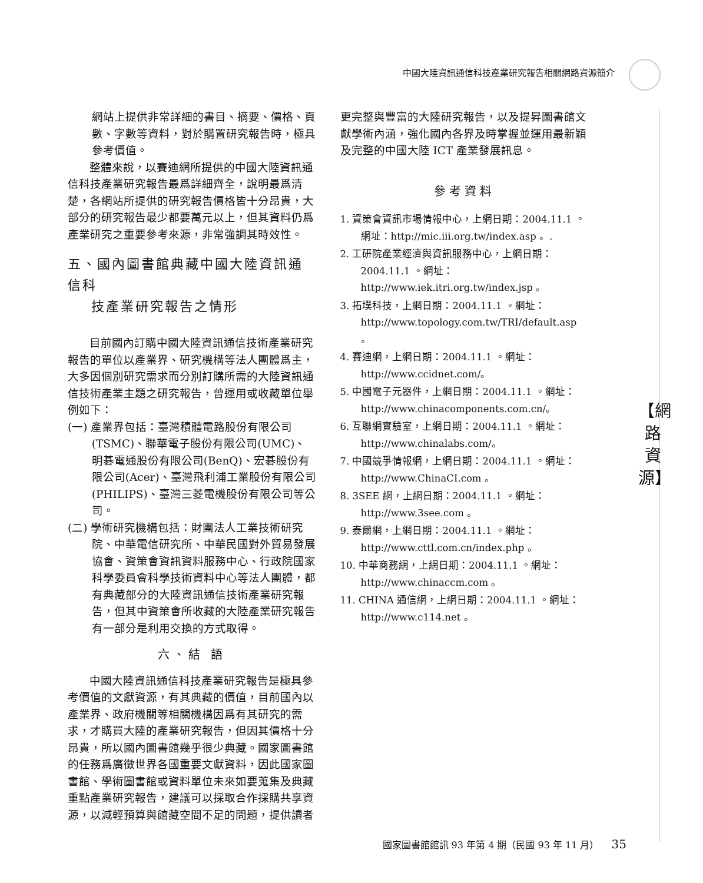中國大陸資訊通信科技產業研究報告相關網路資源簡介
【網
路
資
源】
網站上提供非常詳細的書目、摘要、價格、頁數、字數等資料，對於購置研究報告時，極具參考價值。
整體來說，以賽迪網所提供的中國大陸資訊通信科技產業研究報告最爲詳細齊全，說明最爲清楚，各網站所提供的研究報告價格皆十分昂貴，大部分的研究報告最少都要萬元以上，但其資料仍爲產業研究之重要參考來源，非常強調其時效性。
五、國內圖書館典藏中國大陸資訊通信科
技產業研究報告之情形
目前國內訂購中國大陸資訊通信技術產業研究報告的單位以產業界、研究機構等法人團體爲主，大多因個別研究需求而分別訂購所需的大陸資訊通信技術產業主題之研究報告，曾運用或收藏單位舉例如下：
(一) 產業界包括：臺灣積體電路股份有限公司(TSMC)、聯華電子股份有限公司(UMC)、明碁電通股份有限公司(BenQ)、宏碁股份有限公司(Acer)、臺灣飛利浦工業股份有限公司(PHILIPS)、臺灣三菱電機股份有限公司等公司。
(二) 學術研究機構包括：財團法人工業技術研究院、中華電信研究所、中華民國對外貿易發展協會、資策會資訊資料服務中心、行政院國家科學委員會科學技術資料中心等法人團體，都有典藏部分的大陸資訊通信技術產業研究報告，但其中資策會所收藏的大陸產業研究報告有一部分是利用交換的方式取得。
六、結 語
中國大陸資訊通信科技產業研究報告是極具參考價值的文獻資源，有其典藏的價值，目前國內以產業界、政府機關等相關機構因爲有其研究的需求，才購買大陸的產業研究報告，但因其價格十分昂貴，所以國內圖書館幾乎很少典藏。國家圖書館的任務爲廣徵世界各國重要文獻資料，因此國家圖書館、學術圖書館或資料單位未來如要蒐集及典藏重點產業研究報告，建議可以採取合作採購共享資源，以減輕預算與館藏空間不足的問題，提供讀者
更完整與豐富的大陸研究報告，以及提昇圖書館文獻學術內涵，強化國內各界及時掌握並運用最新穎及完整的中國大陸 ICT 產業發展訊息。
參考資料
1. 資策會資訊市場情報中心，上網日期：2004.11.1 。網址：http://mic.iii.org.tw/index.asp 。.
2. 工研院產業經濟與資訊服務中心，上網日期：2004.11.1 。網址：http://www.iek.itri.org.tw/index.jsp 。
3. 拓墣科技，上網日期：2004.11.1 。網址：http://www.topology.com.tw/TRI/default.asp 。
4. 賽迪網，上網日期：2004.11.1 。網址：http://www.ccidnet.com/。
5. 中國電子元器件，上網日期：2004.11.1 。網址：http://www.chinacomponents.com.cn/。
6. 互聯網實驗室，上網日期：2004.11.1 。網址：http://www.chinalabs.com/。
7. 中國競爭情報網，上網日期：2004.11.1 。網址：http://www.ChinaCI.com 。
8. 3SEE 網，上網日期：2004.11.1 。網址：http://www.3see.com 。
9. 泰爾網，上網日期：2004.11.1 。網址：http://www.cttl.com.cn/index.php 。
10. 中華商務網，上網日期：2004.11.1 。網址：http://www.chinaccm.com 。
11. CHINA 通信網，上網日期：2004.11.1 。網址：http://www.c114.net 。
國家圖書館館訊 93 年第 4 期（民國 93 年 11 月） 35